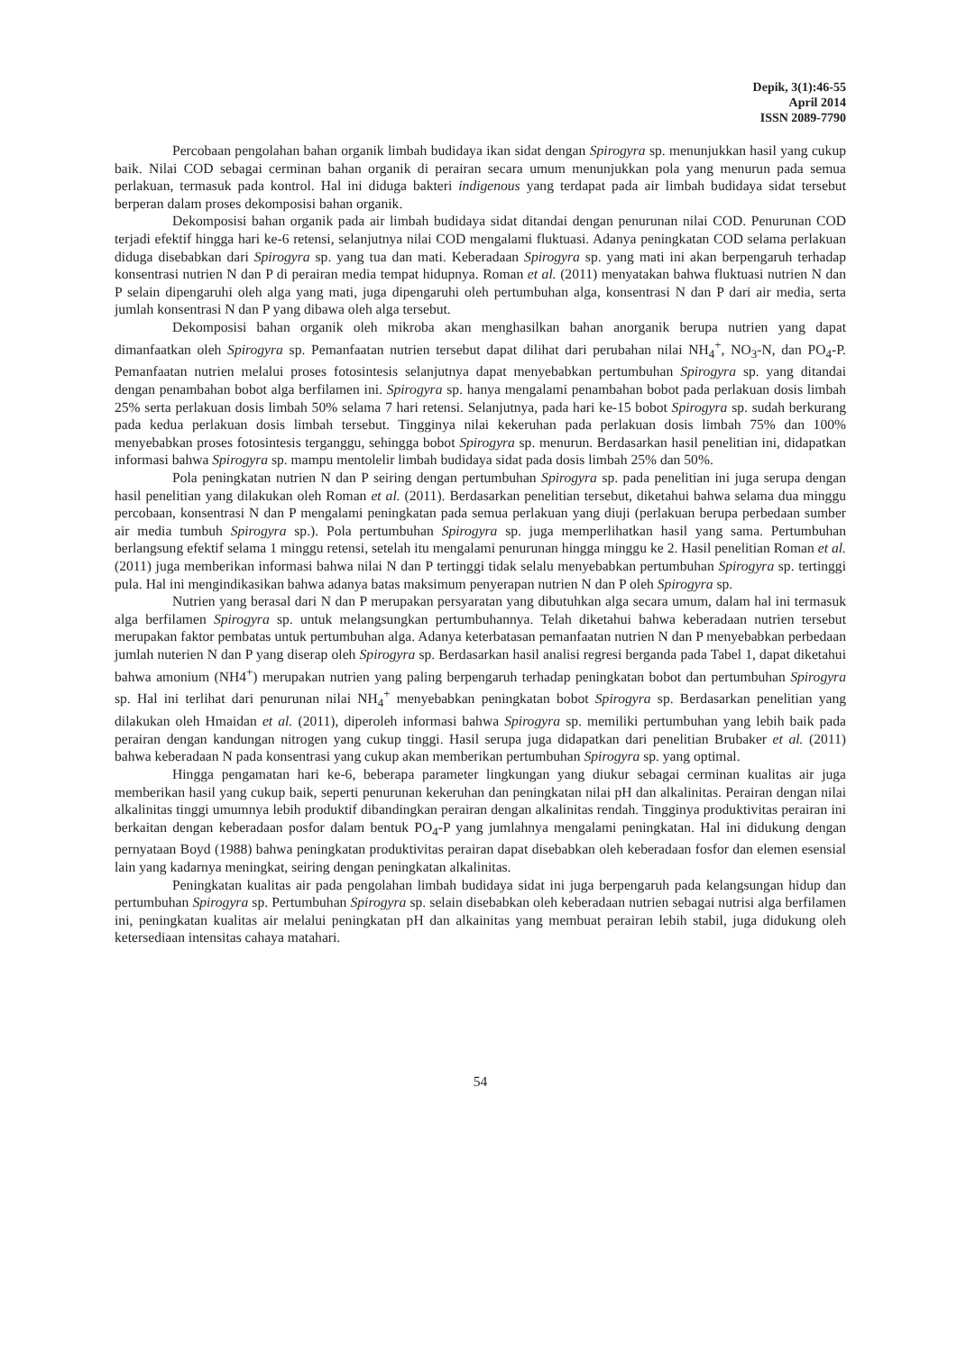Depik, 3(1):46-55
April 2014
ISSN 2089-7790
Percobaan pengolahan bahan organik limbah budidaya ikan sidat dengan Spirogyra sp. menunjukkan hasil yang cukup baik. Nilai COD sebagai cerminan bahan organik di perairan secara umum menunjukkan pola yang menurun pada semua perlakuan, termasuk pada kontrol. Hal ini diduga bakteri indigenous yang terdapat pada air limbah budidaya sidat tersebut berperan dalam proses dekomposisi bahan organik.
Dekomposisi bahan organik pada air limbah budidaya sidat ditandai dengan penurunan nilai COD. Penurunan COD terjadi efektif hingga hari ke-6 retensi, selanjutnya nilai COD mengalami fluktuasi. Adanya peningkatan COD selama perlakuan diduga disebabkan dari Spirogyra sp. yang tua dan mati. Keberadaan Spirogyra sp. yang mati ini akan berpengaruh terhadap konsentrasi nutrien N dan P di perairan media tempat hidupnya. Roman et al. (2011) menyatakan bahwa fluktuasi nutrien N dan P selain dipengaruhi oleh alga yang mati, juga dipengaruhi oleh pertumbuhan alga, konsentrasi N dan P dari air media, serta jumlah konsentrasi N dan P yang dibawa oleh alga tersebut.
Dekomposisi bahan organik oleh mikroba akan menghasilkan bahan anorganik berupa nutrien yang dapat dimanfaatkan oleh Spirogyra sp. Pemanfaatan nutrien tersebut dapat dilihat dari perubahan nilai NH<sub>4</sub><sup>+</sup>, NO<sub>3</sub>-N, dan PO<sub>4</sub>-P. Pemanfaatan nutrien melalui proses fotosintesis selanjutnya dapat menyebabkan pertumbuhan Spirogyra sp. yang ditandai dengan penambahan bobot alga berfilamen ini. Spirogyra sp. hanya mengalami penambahan bobot pada perlakuan dosis limbah 25% serta perlakuan dosis limbah 50% selama 7 hari retensi. Selanjutnya, pada hari ke-15 bobot Spirogyra sp. sudah berkurang pada kedua perlakuan dosis limbah tersebut. Tingginya nilai kekeruhan pada perlakuan dosis limbah 75% dan 100% menyebabkan proses fotosintesis terganggu, sehingga bobot Spirogyra sp. menurun. Berdasarkan hasil penelitian ini, didapatkan informasi bahwa Spirogyra sp. mampu mentolelir limbah budidaya sidat pada dosis limbah 25% dan 50%.
Pola peningkatan nutrien N dan P seiring dengan pertumbuhan Spirogyra sp. pada penelitian ini juga serupa dengan hasil penelitian yang dilakukan oleh Roman et al. (2011). Berdasarkan penelitian tersebut, diketahui bahwa selama dua minggu percobaan, konsentrasi N dan P mengalami peningkatan pada semua perlakuan yang diuji (perlakuan berupa perbedaan sumber air media tumbuh Spirogyra sp.). Pola pertumbuhan Spirogyra sp. juga memperlihatkan hasil yang sama. Pertumbuhan berlangsung efektif selama 1 minggu retensi, setelah itu mengalami penurunan hingga minggu ke 2. Hasil penelitian Roman et al. (2011) juga memberikan informasi bahwa nilai N dan P tertinggi tidak selalu menyebabkan pertumbuhan Spirogyra sp. tertinggi pula. Hal ini mengindikasikan bahwa adanya batas maksimum penyerapan nutrien N dan P oleh Spirogyra sp.
Nutrien yang berasal dari N dan P merupakan persyaratan yang dibutuhkan alga secara umum, dalam hal ini termasuk alga berfilamen Spirogyra sp. untuk melangsungkan pertumbuhannya. Telah diketahui bahwa keberadaan nutrien tersebut merupakan faktor pembatas untuk pertumbuhan alga. Adanya keterbatasan pemanfaatan nutrien N dan P menyebabkan perbedaan jumlah nuterien N dan P yang diserap oleh Spirogyra sp. Berdasarkan hasil analisi regresi berganda pada Tabel 1, dapat diketahui bahwa amonium (NH4<sup>+</sup>) merupakan nutrien yang paling berpengaruh terhadap peningkatan bobot dan pertumbuhan Spirogyra sp. Hal ini terlihat dari penurunan nilai NH<sub>4</sub><sup>+</sup> menyebabkan peningkatan bobot Spirogyra sp. Berdasarkan penelitian yang dilakukan oleh Hmaidan et al. (2011), diperoleh informasi bahwa Spirogyra sp. memiliki pertumbuhan yang lebih baik pada perairan dengan kandungan nitrogen yang cukup tinggi. Hasil serupa juga didapatkan dari penelitian Brubaker et al. (2011) bahwa keberadaan N pada konsentrasi yang cukup akan memberikan pertumbuhan Spirogyra sp. yang optimal.
Hingga pengamatan hari ke-6, beberapa parameter lingkungan yang diukur sebagai cerminan kualitas air juga memberikan hasil yang cukup baik, seperti penurunan kekeruhan dan peningkatan nilai pH dan alkalinitas. Perairan dengan nilai alkalinitas tinggi umumnya lebih produktif dibandingkan perairan dengan alkalinitas rendah. Tingginya produktivitas perairan ini berkaitan dengan keberadaan posfor dalam bentuk PO<sub>4</sub>-P yang jumlahnya mengalami peningkatan. Hal ini didukung dengan pernyataan Boyd (1988) bahwa peningkatan produktivitas perairan dapat disebabkan oleh keberadaan fosfor dan elemen esensial lain yang kadarnya meningkat, seiring dengan peningkatan alkalinitas.
Peningkatan kualitas air pada pengolahan limbah budidaya sidat ini juga berpengaruh pada kelangsungan hidup dan pertumbuhan Spirogyra sp. Pertumbuhan Spirogyra sp. selain disebabkan oleh keberadaan nutrien sebagai nutrisi alga berfilamen ini, peningkatan kualitas air melalui peningkatan pH dan alkainitas yang membuat perairan lebih stabil, juga didukung oleh ketersediaan intensitas cahaya matahari.
54